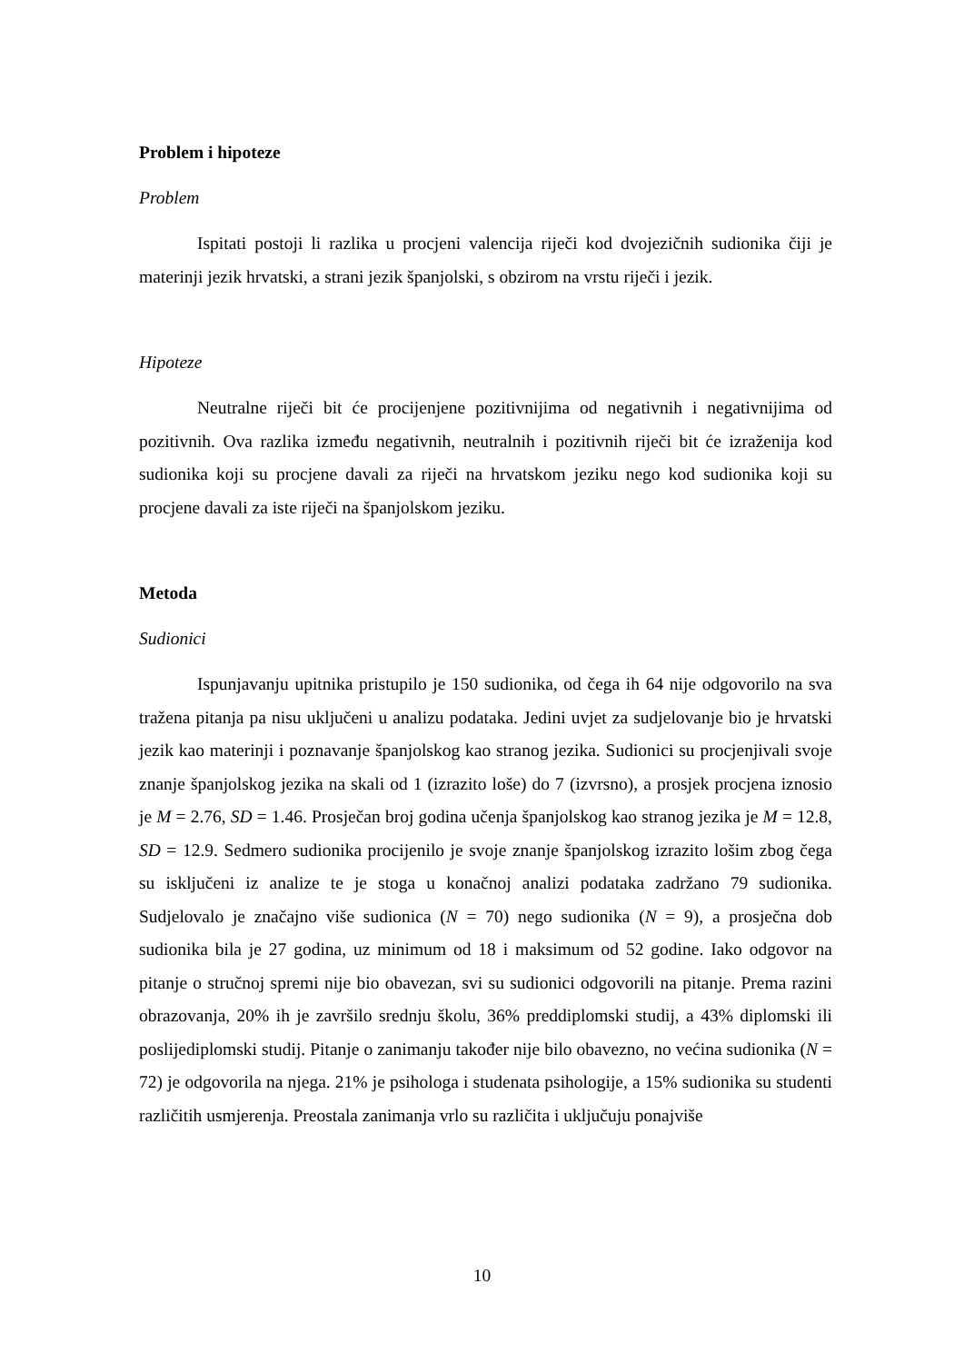Problem i hipoteze
Problem
Ispitati postoji li razlika u procjeni valencija riječi kod dvojezičnih sudionika čiji je materinji jezik hrvatski, a strani jezik španjolski, s obzirom na vrstu riječi i jezik.
Hipoteze
Neutralne riječi bit će procijenjene pozitivnijima od negativnih i negativnijima od pozitivnih. Ova razlika između negativnih, neutralnih i pozitivnih riječi bit će izraženija kod sudionika koji su procjene davali za riječi na hrvatskom jeziku nego kod sudionika koji su procjene davali za iste riječi na španjolskom jeziku.
Metoda
Sudionici
Ispunjavanju upitnika pristupilo je 150 sudionika, od čega ih 64 nije odgovorilo na sva tražena pitanja pa nisu uključeni u analizu podataka. Jedini uvjet za sudjelovanje bio je hrvatski jezik kao materinji i poznavanje španjolskog kao stranog jezika. Sudionici su procjenjivali svoje znanje španjolskog jezika na skali od 1 (izrazito loše) do 7 (izvrsno), a prosjek procjena iznosio je M = 2.76, SD = 1.46. Prosječan broj godina učenja španjolskog kao stranog jezika je M = 12.8, SD = 12.9. Sedmero sudionika procijenilo je svoje znanje španjolskog izrazito lošim zbog čega su isključeni iz analize te je stoga u konačnoj analizi podataka zadržano 79 sudionika. Sudjelovalo je značajno više sudionica (N = 70) nego sudionika (N = 9), a prosječna dob sudionika bila je 27 godina, uz minimum od 18 i maksimum od 52 godine. Iako odgovor na pitanje o stručnoj spremi nije bio obavezan, svi su sudionici odgovorili na pitanje. Prema razini obrazovanja, 20% ih je završilo srednju školu, 36% preddiplomski studij, a 43% diplomski ili poslijediplomski studij. Pitanje o zanimanju također nije bilo obavezno, no većina sudionika (N = 72) je odgovorila na njega. 21% je psihologa i studenata psihologije, a 15% sudionika su studenti različitih usmjerenja. Preostala zanimanja vrlo su različita i uključuju ponajviše
10